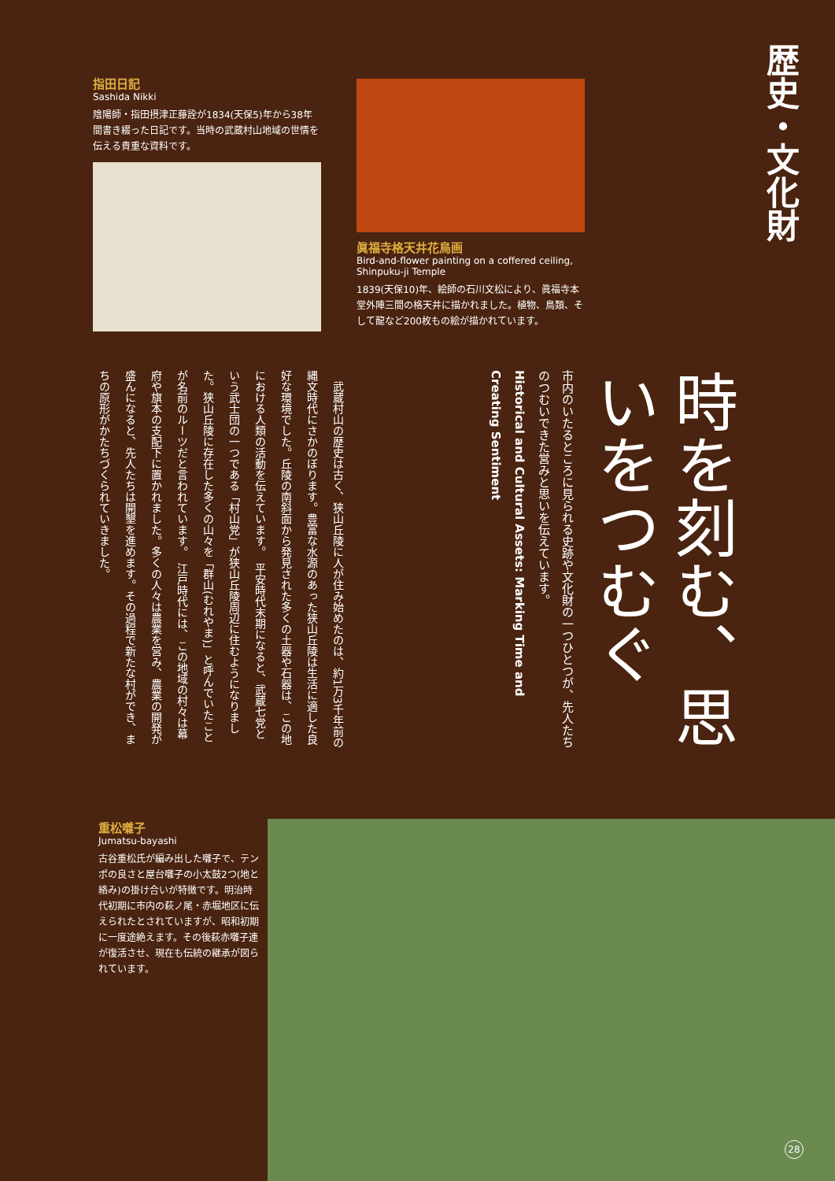指田日記
Sashida Nikki
陰陽師・指田摂津正藤詮が1834(天保5)年から38年間書き綴った日記です。当時の武蔵村山地域の世情を伝える貴重な資料です。
眞福寺格天井花鳥画
Bird-and-flower painting on a coffered ceiling,
Shinpuku-ji Temple
1839(天保10)年、絵師の石川文松により、眞福寺本堂外陣三間の格天井に描かれました。植物、鳥類、そして龍など200枚もの絵が描かれています。
歴史・文化財
時を刻む、思いをつむぐ
市内のいたるところに見られる史跡や文化財の一つひとつが、先人たちのつむいできた営みと思いを伝えています。
Historical and Cultural Assets: Marking Time and Creating Sentiment
　武蔵村山の歴史は古く、狭山丘陵に人が住み始めたのは、約1万3千年前の縄文時代にさかのぼります。豊富な水源のあった狭山丘陵は生活に適した良好な環境でした。丘陵の南斜面から発見された多くの土器や石器は、この地における人類の活動を伝えています。　平安時代末期になると、武蔵七党という武士団の一つである「村山党」が狭山丘陵周辺に住むようになりました。狭山丘陵に存在した多くの山々を「群山(むれやま)」と呼んでいたことが名前のルーツだと言われています。　江戸時代には、この地域の村々は幕府や旗本の支配下に置かれました。多くの人々は農業を営み、農業の開発が盛んになると、先人たちは開墾を進めます。その過程で新たな村ができ、まちの原形がかたちづくられていきました。
重松囃子
Jumatsu-bayashi
古谷重松氏が編み出した囃子で、テンポの良さと屋台囃子の小太鼓2つ(地と絡み)の掛け合いが特徴です。明治時代初期に市内の萩ノ尾・赤堀地区に伝えられたとされていますが、昭和初期に一度途絶えます。その後萩赤囃子連が復活させ、現在も伝統の継承が図られています。
28